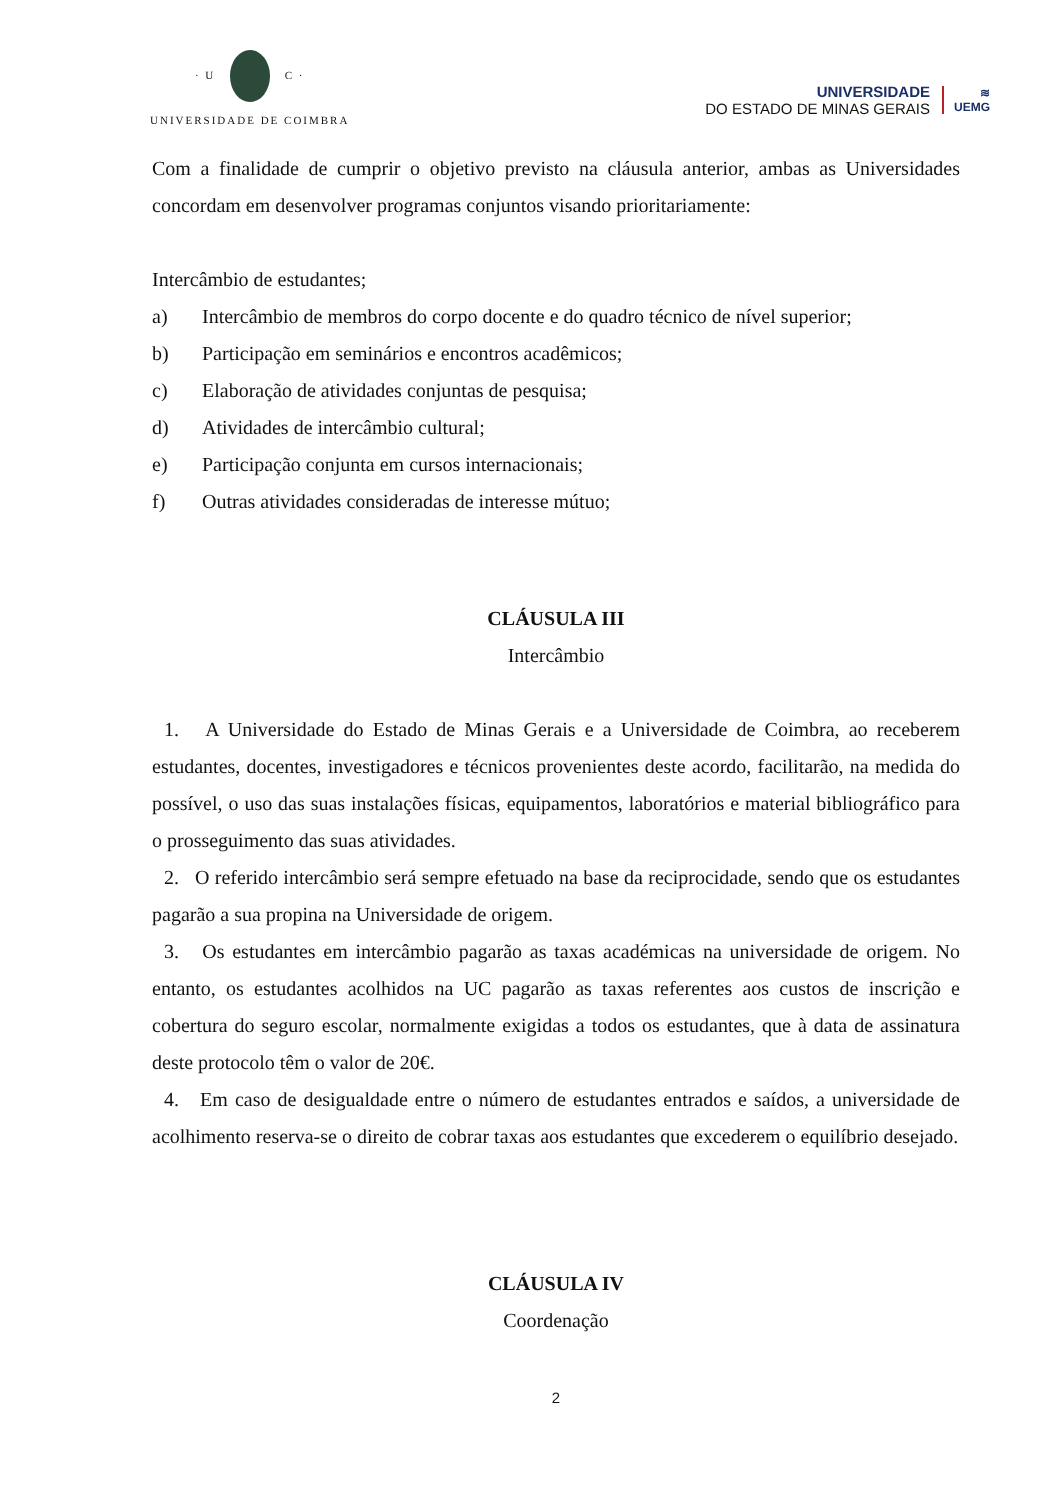· U C ·
UNIVERSIDADE DE COIMBRA
UNIVERSIDADE
DO ESTADO DE MINAS GERAIS
≋
UEMG
Com a finalidade de cumprir o objetivo previsto na cláusula anterior, ambas as Universidades concordam em desenvolver programas conjuntos visando prioritariamente:
Intercâmbio de estudantes;
a) Intercâmbio de membros do corpo docente e do quadro técnico de nível superior;
b) Participação em seminários e encontros acadêmicos;
c) Elaboração de atividades conjuntas de pesquisa;
d) Atividades de intercâmbio cultural;
e) Participação conjunta em cursos internacionais;
f) Outras atividades consideradas de interesse mútuo;
CLÁUSULA III
Intercâmbio
1. A Universidade do Estado de Minas Gerais e a Universidade de Coimbra, ao receberem estudantes, docentes, investigadores e técnicos provenientes deste acordo, facilitarão, na medida do possível, o uso das suas instalações físicas, equipamentos, laboratórios e material bibliográfico para o prosseguimento das suas atividades.
2. O referido intercâmbio será sempre efetuado na base da reciprocidade, sendo que os estudantes pagarão a sua propina na Universidade de origem.
3. Os estudantes em intercâmbio pagarão as taxas académicas na universidade de origem. No entanto, os estudantes acolhidos na UC pagarão as taxas referentes aos custos de inscrição e cobertura do seguro escolar, normalmente exigidas a todos os estudantes, que à data de assinatura deste protocolo têm o valor de 20€.
4. Em caso de desigualdade entre o número de estudantes entrados e saídos, a universidade de acolhimento reserva-se o direito de cobrar taxas aos estudantes que excederem o equilíbrio desejado.
CLÁUSULA IV
Coordenação
2